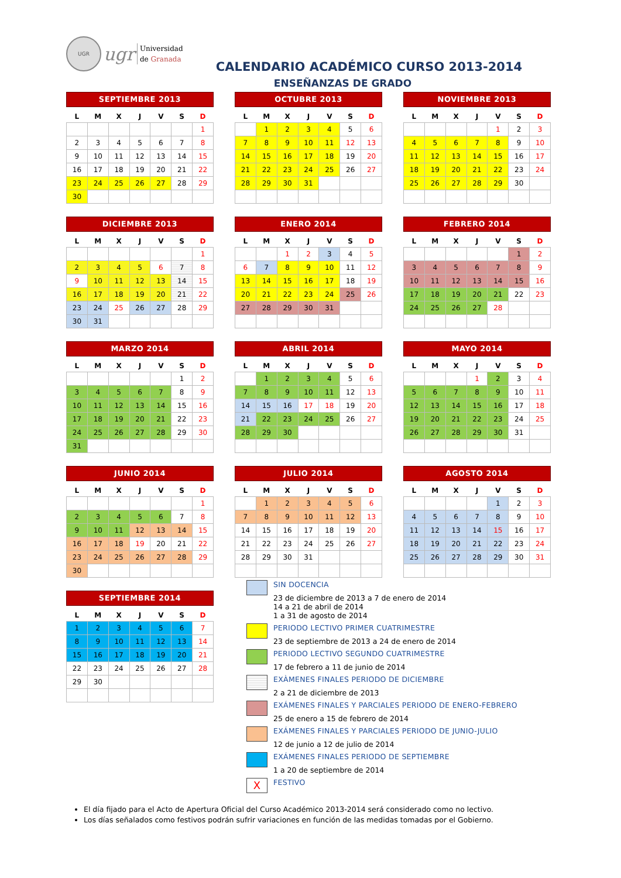UGR
ugr
Universidad
de Granada
CALENDARIO ACADÉMICO CURSO 2013-2014
ENSEÑANZAS DE GRADO
SEPTIEMBRE 2013
| L | M | X | J | V | S | D |
| --- | --- | --- | --- | --- | --- | --- |
| | | | | | | 1 |
| 2 | 3 | 4 | 5 | 6 | 7 | 8 |
| 9 | 10 | 11 | 12 | 13 | 14 | 15 |
| 16 | 17 | 18 | 19 | 20 | 21 | 22 |
| 23 | 24 | 25 | 26 | 27 | 28 | 29 |
| 30 | | | | | | |
OCTUBRE 2013
| L | M | X | J | V | S | D |
| --- | --- | --- | --- | --- | --- | --- |
| | 1 | 2 | 3 | 4 | 5 | 6 |
| 7 | 8 | 9 | 10 | 11 | 12 | 13 |
| 14 | 15 | 16 | 17 | 18 | 19 | 20 |
| 21 | 22 | 23 | 24 | 25 | 26 | 27 |
| 28 | 29 | 30 | 31 | | | |
NOVIEMBRE 2013
| L | M | X | J | V | S | D |
| --- | --- | --- | --- | --- | --- | --- |
| | | | | 1 | 2 | 3 |
| 4 | 5 | 6 | 7 | 8 | 9 | 10 |
| 11 | 12 | 13 | 14 | 15 | 16 | 17 |
| 18 | 19 | 20 | 21 | 22 | 23 | 24 |
| 25 | 26 | 27 | 28 | 29 | 30 | |
DICIEMBRE 2013
| L | M | X | J | V | S | D |
| --- | --- | --- | --- | --- | --- | --- |
| | | | | | | 1 |
| 2 | 3 | 4 | 5 | 6 | 7 | 8 |
| 9 | 10 | 11 | 12 | 13 | 14 | 15 |
| 16 | 17 | 18 | 19 | 20 | 21 | 22 |
| 23 | 24 | 25 | 26 | 27 | 28 | 29 |
| 30 | 31 | | | | | |
ENERO 2014
| L | M | X | J | V | S | D |
| --- | --- | --- | --- | --- | --- | --- |
| | | 1 | 2 | 3 | 4 | 5 |
| 6 | 7 | 8 | 9 | 10 | 11 | 12 |
| 13 | 14 | 15 | 16 | 17 | 18 | 19 |
| 20 | 21 | 22 | 23 | 24 | 25 | 26 |
| 27 | 28 | 29 | 30 | 31 | | |
FEBRERO 2014
| L | M | X | J | V | S | D |
| --- | --- | --- | --- | --- | --- | --- |
| | | | | | 1 | 2 |
| 3 | 4 | 5 | 6 | 7 | 8 | 9 |
| 10 | 11 | 12 | 13 | 14 | 15 | 16 |
| 17 | 18 | 19 | 20 | 21 | 22 | 23 |
| 24 | 25 | 26 | 27 | 28 | | |
MARZO 2014
| L | M | X | J | V | S | D |
| --- | --- | --- | --- | --- | --- | --- |
| | | | | | 1 | 2 |
| 3 | 4 | 5 | 6 | 7 | 8 | 9 |
| 10 | 11 | 12 | 13 | 14 | 15 | 16 |
| 17 | 18 | 19 | 20 | 21 | 22 | 23 |
| 24 | 25 | 26 | 27 | 28 | 29 | 30 |
| 31 | | | | | | |
ABRIL 2014
| L | M | X | J | V | S | D |
| --- | --- | --- | --- | --- | --- | --- |
| | 1 | 2 | 3 | 4 | 5 | 6 |
| 7 | 8 | 9 | 10 | 11 | 12 | 13 |
| 14 | 15 | 16 | 17 | 18 | 19 | 20 |
| 21 | 22 | 23 | 24 | 25 | 26 | 27 |
| 28 | 29 | 30 | | | | |
MAYO 2014
| L | M | X | J | V | S | D |
| --- | --- | --- | --- | --- | --- | --- |
| | | | 1 | 2 | 3 | 4 |
| 5 | 6 | 7 | 8 | 9 | 10 | 11 |
| 12 | 13 | 14 | 15 | 16 | 17 | 18 |
| 19 | 20 | 21 | 22 | 23 | 24 | 25 |
| 26 | 27 | 28 | 29 | 30 | 31 | |
JUNIO 2014
| L | M | X | J | V | S | D |
| --- | --- | --- | --- | --- | --- | --- |
| | | | | | | 1 |
| 2 | 3 | 4 | 5 | 6 | 7 | 8 |
| 9 | 10 | 11 | 12 | 13 | 14 | 15 |
| 16 | 17 | 18 | 19 | 20 | 21 | 22 |
| 23 | 24 | 25 | 26 | 27 | 28 | 29 |
| 30 | | | | | | |
JULIO 2014
| L | M | X | J | V | S | D |
| --- | --- | --- | --- | --- | --- | --- |
| | 1 | 2 | 3 | 4 | 5 | 6 |
| 7 | 8 | 9 | 10 | 11 | 12 | 13 |
| 14 | 15 | 16 | 17 | 18 | 19 | 20 |
| 21 | 22 | 23 | 24 | 25 | 26 | 27 |
| 28 | 29 | 30 | 31 | | | |
AGOSTO 2014
| L | M | X | J | V | S | D |
| --- | --- | --- | --- | --- | --- | --- |
| | | | | 1 | 2 | 3 |
| 4 | 5 | 6 | 7 | 8 | 9 | 10 |
| 11 | 12 | 13 | 14 | 15 | 16 | 17 |
| 18 | 19 | 20 | 21 | 22 | 23 | 24 |
| 25 | 26 | 27 | 28 | 29 | 30 | 31 |
SEPTIEMBRE 2014
| L | M | X | J | V | S | D |
| --- | --- | --- | --- | --- | --- | --- |
| 1 | 2 | 3 | 4 | 5 | 6 | 7 |
| 8 | 9 | 10 | 11 | 12 | 13 | 14 |
| 15 | 16 | 17 | 18 | 19 | 20 | 21 |
| 22 | 23 | 24 | 25 | 26 | 27 | 28 |
| 29 | 30 | | | | | |
SIN DOCENCIA
23 de diciembre de 2013 a 7 de enero de 2014
14 a 21 de abril de 2014
1 a 31 de agosto de 2014
PERIODO LECTIVO PRIMER CUATRIMESTRE
23 de septiembre de 2013 a 24 de enero de 2014
PERIODO LECTIVO SEGUNDO CUATRIMESTRE
17 de febrero a 11 de junio de 2014
EXÀMENES FINALES PERIODO DE DICIEMBRE
2 a 21 de diciembre de 2013
EXÁMENES FINALES Y PARCIALES PERIODO DE ENERO-FEBRERO
25 de enero a 15 de febrero de 2014
EXÁMENES FINALES Y PARCIALES PERIODO DE JUNIO-JULIO
12 de junio a 12 de julio de 2014
EXÁMENES FINALES PERIODO DE SEPTIEMBRE
1 a 20 de septiembre de 2014
X
FESTIVO
El día fijado para el Acto de Apertura Oficial del Curso Académico 2013-2014 será considerado como no lectivo.
Los días señalados como festivos podrán sufrir variaciones en función de las medidas tomadas por el Gobierno.